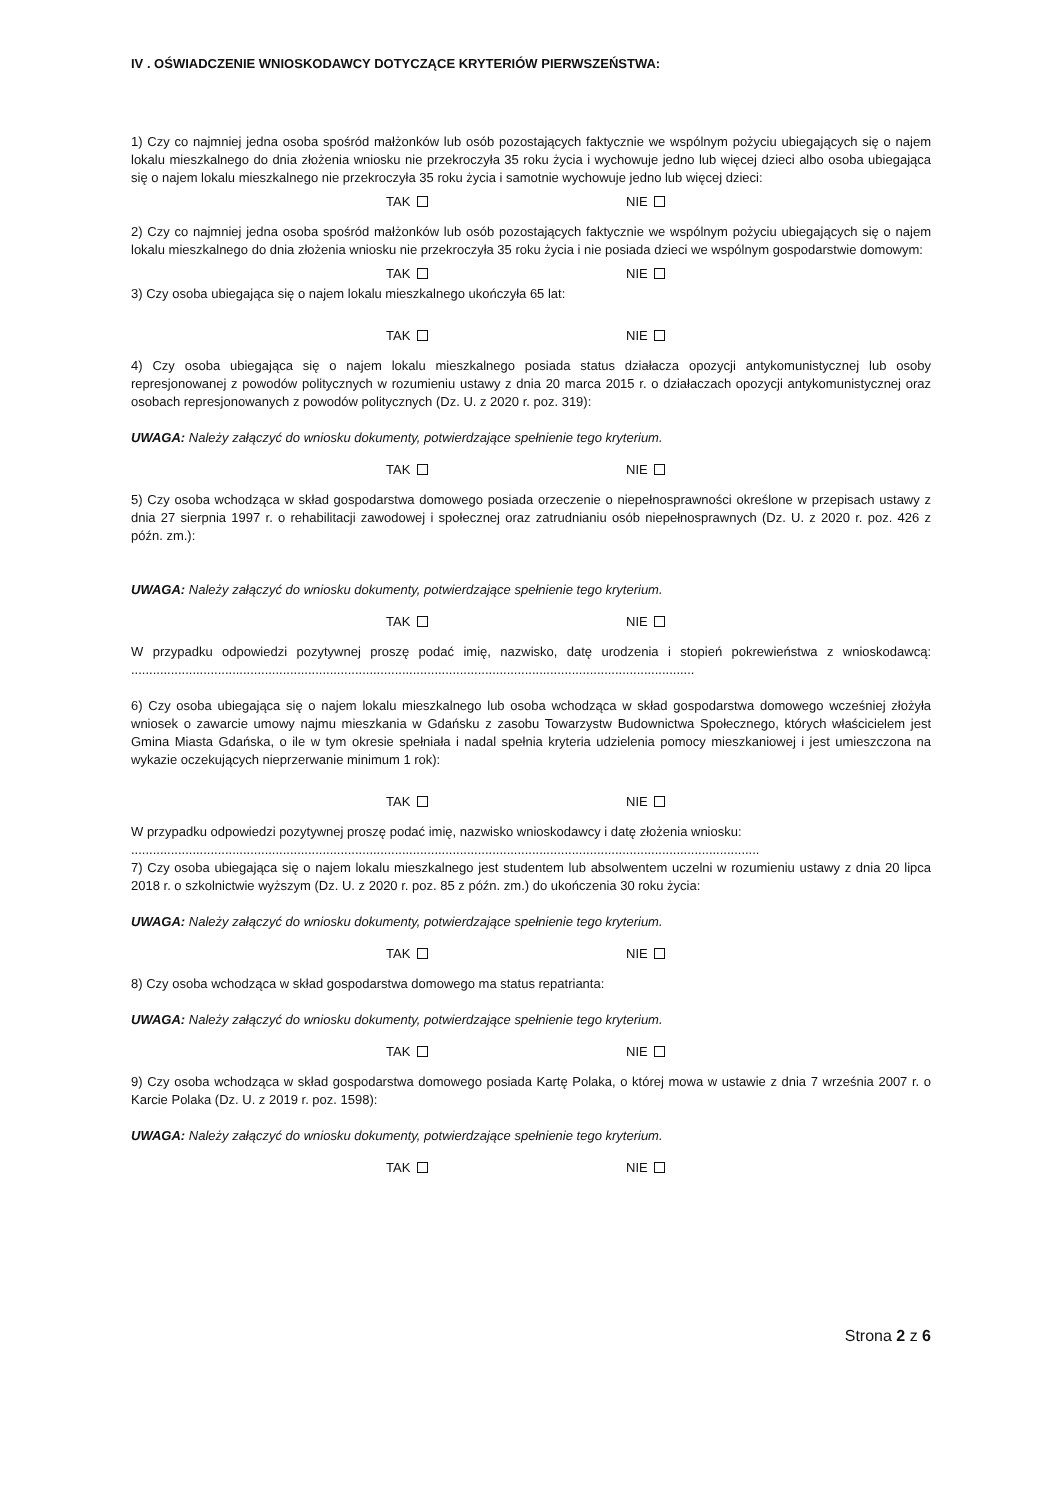IV . OŚWIADCZENIE WNIOSKODAWCY DOTYCZĄCE KRYTERIÓW PIERWSZEŃSTWA:
1) Czy co najmniej jedna osoba spośród małżonków lub osób pozostających faktycznie we wspólnym pożyciu ubiegających się o najem lokalu mieszkalnego do dnia złożenia wniosku nie przekroczyła 35 roku życia i wychowuje jedno lub więcej dzieci albo osoba ubiegająca się o najem lokalu mieszkalnego nie przekroczyła 35 roku życia i samotnie wychowuje jedno lub więcej dzieci:
TAK NIE
2) Czy co najmniej jedna osoba spośród małżonków lub osób pozostających faktycznie we wspólnym pożyciu ubiegających się o najem lokalu mieszkalnego do dnia złożenia wniosku nie przekroczyła 35 roku życia i nie posiada dzieci we wspólnym gospodarstwie domowym:
TAK NIE
3) Czy osoba ubiegająca się o najem lokalu mieszkalnego ukończyła 65 lat:
TAK NIE
4) Czy osoba ubiegająca się o najem lokalu mieszkalnego posiada status działacza opozycji antykomunistycznej lub osoby represjonowanej z powodów politycznych w rozumieniu ustawy z dnia 20 marca 2015 r. o działaczach opozycji antykomunistycznej oraz osobach represjonowanych z powodów politycznych (Dz. U. z 2020 r. poz. 319):
UWAGA: Należy załączyć do wniosku dokumenty, potwierdzające spełnienie tego kryterium.
TAK NIE
5) Czy osoba wchodząca w skład gospodarstwa domowego posiada orzeczenie o niepełnosprawności określone w przepisach ustawy z dnia 27 sierpnia 1997 r. o rehabilitacji zawodowej i społecznej oraz zatrudnianiu osób niepełnosprawnych (Dz. U. z 2020 r. poz. 426 z późn. zm.):
UWAGA: Należy załączyć do wniosku dokumenty, potwierdzające spełnienie tego kryterium.
TAK NIE
W przypadku odpowiedzi pozytywnej proszę podać imię, nazwisko, datę urodzenia i stopień pokrewieństwa z wnioskodawcą: ............................................................................................................................................................
6) Czy osoba ubiegająca się o najem lokalu mieszkalnego lub osoba wchodząca w skład gospodarstwa domowego wcześniej złożyła wniosek o zawarcie umowy najmu mieszkania w Gdańsku z zasobu Towarzystw Budownictwa Społecznego, których właścicielem jest Gmina Miasta Gdańska, o ile w tym okresie spełniała i nadal spełnia kryteria udzielenia pomocy mieszkaniowej i jest umieszczona na wykazie oczekujących nieprzerwanie minimum 1 rok):
TAK NIE
W przypadku odpowiedzi pozytywnej proszę podać imię, nazwisko wnioskodawcy i datę złożenia wniosku:
..............................................................................................................................................................................
7) Czy osoba ubiegająca się o najem lokalu mieszkalnego jest studentem lub absolwentem uczelni w rozumieniu ustawy z dnia 20 lipca 2018 r. o szkolnictwie wyższym (Dz. U. z 2020 r. poz. 85 z późn. zm.) do ukończenia 30 roku życia:
UWAGA: Należy załączyć do wniosku dokumenty, potwierdzające spełnienie tego kryterium.
TAK NIE
8) Czy osoba wchodząca w skład gospodarstwa domowego ma status repatrianta:
UWAGA: Należy załączyć do wniosku dokumenty, potwierdzające spełnienie tego kryterium.
TAK NIE
9) Czy osoba wchodząca w skład gospodarstwa domowego posiada Kartę Polaka, o której mowa w ustawie z dnia 7 września 2007 r. o Karcie Polaka (Dz. U. z 2019 r. poz. 1598):
UWAGA: Należy załączyć do wniosku dokumenty, potwierdzające spełnienie tego kryterium.
TAK NIE
Strona 2 z 6